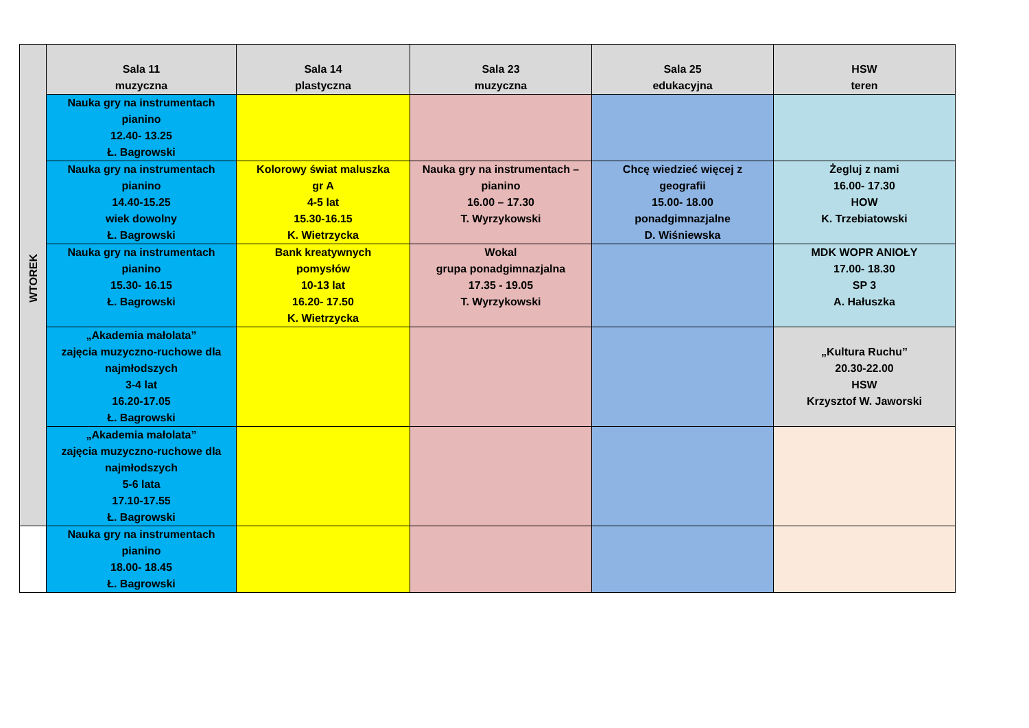| | Sala 11 muzyczna | Sala 14 plastyczna | Sala 23 muzyczna | Sala 25 edukacyjna | HSW teren |
| | Nauka gry na instrumentach pianino 12.40- 13.25 Ł. Bagrowski | | | | |
| | Nauka gry na instrumentach pianino 14.40-15.25 wiek dowolny Ł. Bagrowski | Kolorowy świat maluszka gr A 4-5 lat 15.30-16.15 K. Wietrzycka | Nauka gry na instrumentach – pianino 16.00 – 17.30 T. Wyrzykowski | Chcę wiedzieć więcej z geografii 15.00- 18.00 ponadgimnazjalne D. Wiśniewska | Żegluj z nami 16.00- 17.30 HOW K. Trzebiatowski |
| | Nauka gry na instrumentach pianino 15.30- 16.15 Ł. Bagrowski | Bank kreatywnych pomysłów 10-13 lat 16.20- 17.50 K. Wietrzycka | Wokal grupa ponadgimnazjalna 17.35 - 19.05 T. Wyrzykowski | | MDK WOPR ANIOŁY 17.00- 18.30 SP 3 A. Hałuszka |
| | „Akademia małolata” zajęcia muzyczno-ruchowe dla najmłodszych 3-4 lat 16.20-17.05 Ł. Bagrowski | | | | „Kultura Ruchu” 20.30-22.00 HSW Krzysztof W. Jaworski |
| | „Akademia małolata” zajęcia muzyczno-ruchowe dla najmłodszych 5-6 lata 17.10-17.55 Ł. Bagrowski | | | | |
| | Nauka gry na instrumentach pianino 18.00- 18.45 Ł. Bagrowski | | | | |
WTOREK